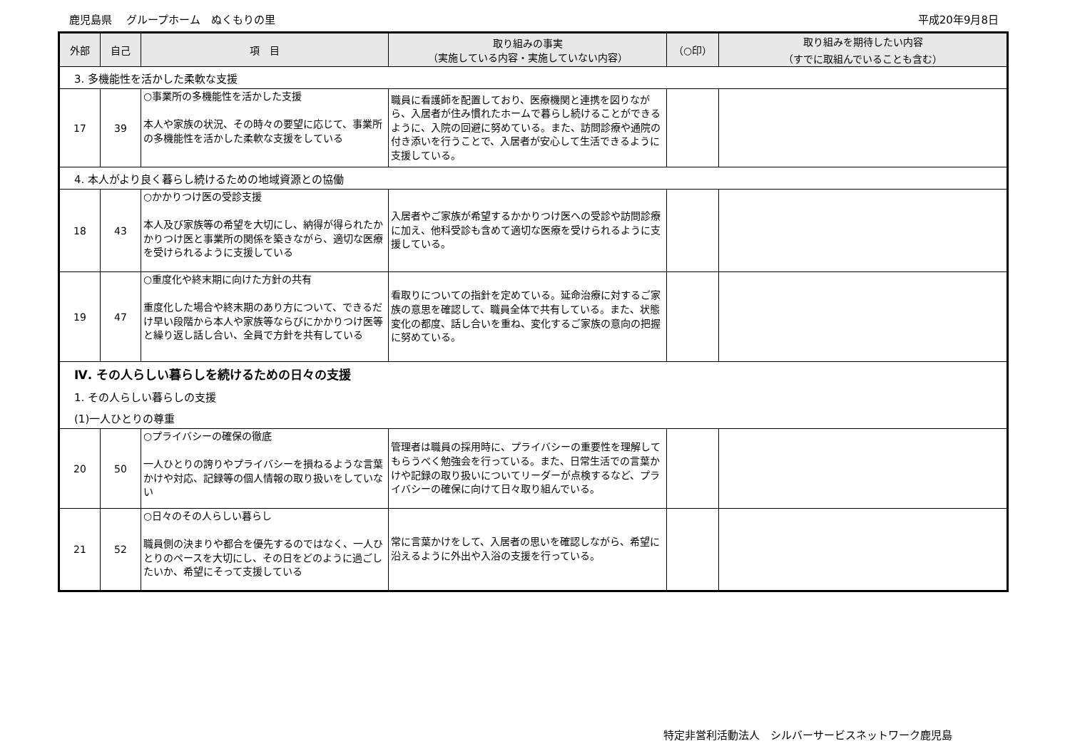鹿児島県　 グループホーム　ぬくもりの里 平成20年9月8日
| 外部 | 自己 | 項 目 | 取り組みの事実 （実施している内容・実施していない内容） | （○印） | 取り組みを期待したい内容 （すでに取組んでいることも含む） |
| --- | --- | --- | --- | --- | --- |
| 3. 多機能性を活かした柔軟な支援 | | | | | |
| 17 | 39 | ○事業所の多機能性を活かした支援 本人や家族の状況、その時々の要望に応じて、事業所の多機能性を活かした柔軟な支援をしている | 職員に看護師を配置しており、医療機関と連携を図りながら、入居者が住み慣れたホームで暮らし続けることができるように、入院の回避に努めている。また、訪問診療や通院の付き添いを行うことで、入居者が安心して生活できるように支援している。 | | |
| 4. 本人がより良く暮らし続けるための地域資源との協働 | | | | | |
| 18 | 43 | ○かかりつけ医の受診支援 本人及び家族等の希望を大切にし、納得が得られたかかりつけ医と事業所の関係を築きながら、適切な医療を受けられるように支援している | 入居者やご家族が希望するかかりつけ医への受診や訪問診療に加え、他科受診も含めて適切な医療を受けられるように支援している。 | | |
| 19 | 47 | ○重度化や終末期に向けた方針の共有 重度化した場合や終末期のあり方について、できるだけ早い段階から本人や家族等ならびにかかりつけ医等と繰り返し話し合い、全員で方針を共有している | 看取りについての指針を定めている。延命治療に対するご家族の意思を確認して、職員全体で共有している。また、状態変化の都度、話し合いを重ね、変化するご家族の意向の把握に努めている。 | | |
| Ⅳ. その人らしい暮らしを続けるための日々の支援 | | | | | |
| 1. その人らしい暮らしの支援 | | | | | |
| (1)一人ひとりの尊重 | | | | | |
| 20 | 50 | ○プライバシーの確保の徹底 一人ひとりの誇りやプライバシーを損ねるような言葉かけや対応、記録等の個人情報の取り扱いをしていない | 管理者は職員の採用時に、プライバシーの重要性を理解してもらうべく勉強会を行っている。また、日常生活での言葉かけや記録の取り扱いについてリーダーが点検するなど、プライバシーの確保に向けて日々取り組んでいる。 | | |
| 21 | 52 | ○日々のその人らしい暮らし 職員側の決まりや都合を優先するのではなく、一人ひとりのペースを大切にし、その日をどのように過ごしたいか、希望にそって支援している | 常に言葉かけをして、入居者の思いを確認しながら、希望に沿えるように外出や入浴の支援を行っている。 | | |
特定非営利活動法人　シルバーサービスネットワーク鹿児島